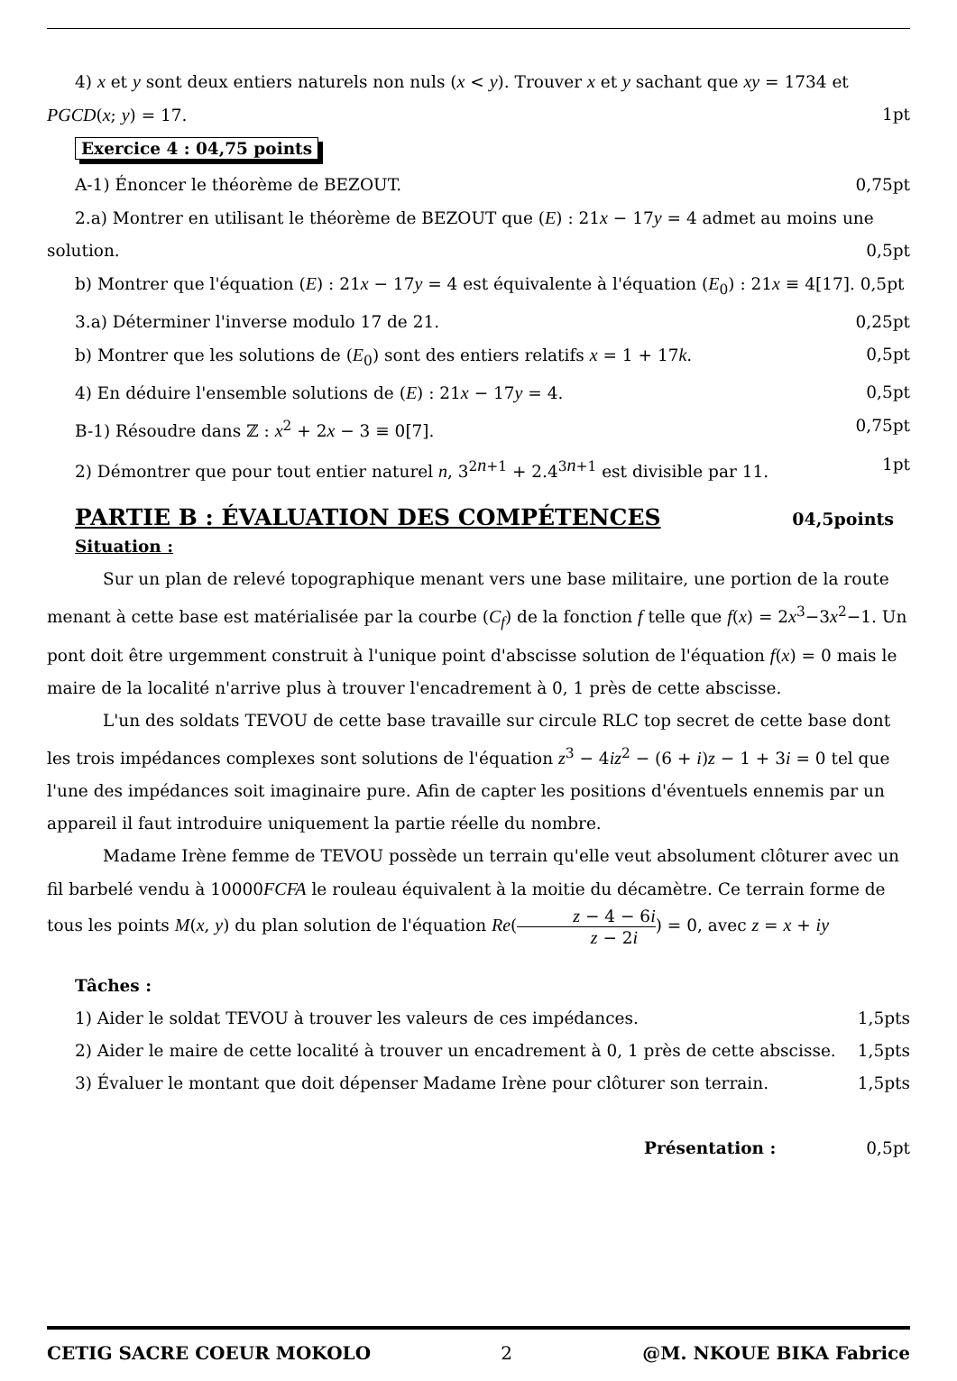4) x et y sont deux entiers naturels non nuls (x < y). Trouver x et y sachant que xy = 1734 et
PGCD(x; y) = 17. 1pt
Exercice 4 : 04,75 points
A-1) Énoncer le théorème de BEZOUT. 0,75pt
2.a) Montrer en utilisant le théorème de BEZOUT que (E) : 21x − 17y = 4 admet au moins une
solution. 0,5pt
b) Montrer que l'équation (E) : 21x − 17y = 4 est équivalente à l'équation (E<sub>0</sub>) : 21x ≡ 4[17]. 0,5pt
3.a) Déterminer l'inverse modulo 17 de 21. 0,25pt
b) Montrer que les solutions de (E<sub>0</sub>) sont des entiers relatifs x = 1 + 17k. 0,5pt
4) En déduire l'ensemble solutions de (E) : 21x − 17y = 4. 0,5pt
B-1) Résoudre dans ℤ : x<sup>2</sup> + 2x − 3 ≡ 0[7]. 0,75pt
2) Démontrer que pour tout entier naturel n, 3<sup>2n+1</sup> + 2.4<sup>3n+1</sup> est divisible par 11. 1pt
PARTIE B : ÉVALUATION DES COMPÉTENCES 04,5points
Situation :
Sur un plan de relevé topographique menant vers une base militaire, une portion de la route menant à cette base est matérialisée par la courbe (C<sub>f</sub>) de la fonction f telle que f(x) = 2x<sup>3</sup>−3x<sup>2</sup>−1. Un pont doit être urgemment construit à l'unique point d'abscisse solution de l'équation f(x) = 0 mais le maire de la localité n'arrive plus à trouver l'encadrement à 0, 1 près de cette abscisse.
L'un des soldats TEVOU de cette base travaille sur circule RLC top secret de cette base dont les trois impédances complexes sont solutions de l'équation z<sup>3</sup> − 4iz<sup>2</sup> − (6 + i)z − 1 + 3i = 0 tel que l'une des impédances soit imaginaire pure. Afin de capter les positions d'éventuels ennemis par un appareil il faut introduire uniquement la partie réelle du nombre.
Madame Irène femme de TEVOU possède un terrain qu'elle veut absolument clôturer avec un fil barbelé vendu à 10000FCFA le rouleau équivalent à la moitie du décamètre. Ce terrain forme de tous les points M(x, y) du plan solution de l'équation Re(z − 4 − 6i z − 2i) = 0, avec z = x + iy
Tâches :
1) Aider le soldat TEVOU à trouver les valeurs de ces impédances. 1,5pts
2) Aider le maire de cette localité à trouver un encadrement à 0, 1 près de cette abscisse. 1,5pts
3) Évaluer le montant que doit dépenser Madame Irène pour clôturer son terrain. 1,5pts
Présentation : 0,5pt
CETIG SACRE COEUR MOKOLO 2 @M. NKOUE BIKA Fabrice